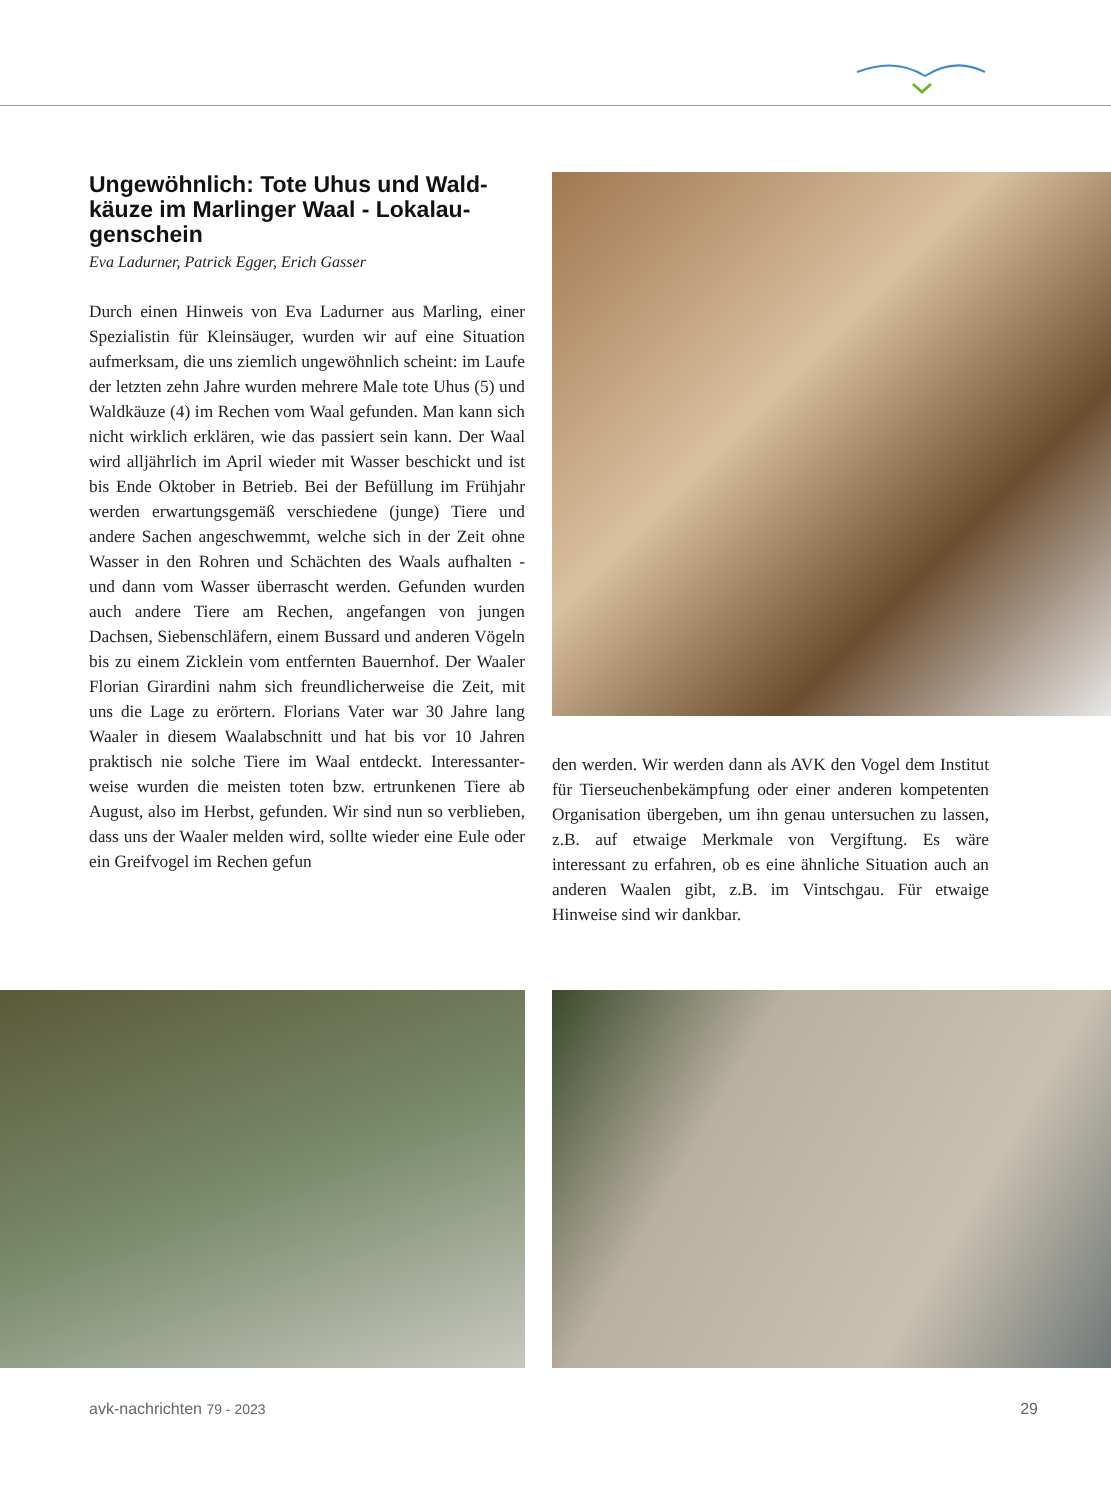Ungewöhnlich: Tote Uhus und Wald­käuze im Marlinger Waal - Lokalau­genschein
Eva Ladurner, Patrick Egger, Erich Gasser
Durch einen Hinweis von Eva Ladurner aus Marling, einer Spezialistin für Kleinsäuger, wurden wir auf eine Situation aufmerksam, die uns ziemlich ungewöhnlich scheint: im Laufe der letzten zehn Jahre wurden mehrere Male tote Uhus (5) und Waldkäuze (4) im Rechen vom Waal gefunden. Man kann sich nicht wirklich erklären, wie das passiert sein kann. Der Waal wird alljährlich im April wieder mit Wasser beschickt und ist bis Ende Ok­tober in Betrieb. Bei der Befüllung im Frühjahr werden erwartungsgemäß verschiedene (junge) Tiere und andere Sachen angeschwemmt, welche sich in der Zeit ohne Wasser in den Rohren und Schächten des Waals aufhalten - und dann vom Wasser überrascht werden. Gefunden wurden auch andere Tiere am Rechen, an­gefangen von jungen Dachsen, Siebenschläfern, einem Bussard und anderen Vögeln bis zu einem Zicklein vom entfernten Bauernhof. Der Waaler Florian Girardini nahm sich freundlicherweise die Zeit, mit uns die Lage zu erörtern. Florians Vater war 30 Jahre lang Waaler in diesem Waalabschnitt und hat bis vor 10 Jahren prak­tisch nie solche Tiere im Waal entdeckt. Interessanter­weise wurden die meisten toten bzw. ertrunkenen Tiere ab August, also im Herbst, gefunden. Wir sind nun so verblieben, dass uns der Waaler melden wird, sollte wieder eine Eule oder ein Greifvogel im Rechen gefun­
den werden. Wir werden dann als AVK den Vogel dem Institut für Tierseuchenbekämpfung oder einer anderen kompetenten Organisation übergeben, um ihn genau untersuchen zu lassen, z.B. auf etwaige Merkmale von Vergiftung. Es wäre interessant zu erfahren, ob es eine ähnliche Situation auch an anderen Waalen gibt, z.B. im Vintschgau. Für etwaige Hinweise sind wir dankbar.
avk-nachrichten 79 - 2023 29